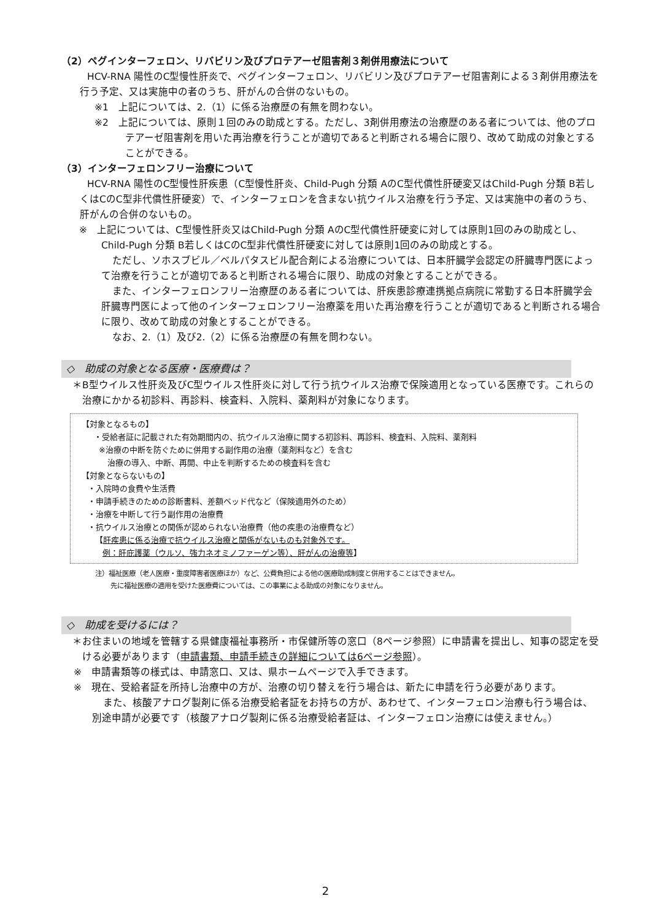（2）ペグインターフェロン、リバビリン及びプロテアーゼ阻害剤３剤併用療法について
HCV-RNA 陽性のC型慢性肝炎で、ペグインターフェロン、リバビリン及びプロテアーゼ阻害剤による３剤併用療法を行う予定、又は実施中の者のうち、肝がんの合併のないもの。
※1　上記については、2.（1）に係る治療歴の有無を問わない。
※2　上記については、原則１回のみの助成とする。ただし、3剤併用療法の治療歴のある者については、他のプロテアーゼ阻害剤を用いた再治療を行うことが適切であると判断される場合に限り、改めて助成の対象とすることができる。
（3）インターフェロンフリー治療について
HCV-RNA 陽性のC型慢性肝疾患（C型慢性肝炎、Child-Pugh 分類 AのC型代償性肝硬変又はChild-Pugh 分類 B若しくはCのC型非代償性肝硬変）で、インターフェロンを含まない抗ウイルス治療を行う予定、又は実施中の者のうち、肝がんの合併のないもの。
※　上記については、C型慢性肝炎又はChild-Pugh 分類 AのC型代償性肝硬変に対しては原則1回のみの助成とし、Child-Pugh 分類 B若しくはCのC型非代償性肝硬変に対しては原則1回のみの助成とする。
ただし、ソホスブビル／ベルパタスビル配合剤による治療については、日本肝臓学会認定の肝臓専門医によって治療を行うことが適切であると判断される場合に限り、助成の対象とすることができる。
また、インターフェロンフリー治療歴のある者については、肝疾患診療連携拠点病院に常勤する日本肝臓学会肝臓専門医によって他のインターフェロンフリー治療薬を用いた再治療を行うことが適切であると判断される場合に限り、改めて助成の対象とすることができる。
なお、2.（1）及び2.（2）に係る治療歴の有無を問わない。
◇　助成の対象となる医療・医療費は？
＊B型ウイルス性肝炎及びC型ウイルス性肝炎に対して行う抗ウイルス治療で保険適用となっている医療です。これらの治療にかかる初診料、再診料、検査料、入院料、薬剤料が対象になります。
【対象となるもの】
・受給者証に記載された有効期間内の、抗ウイルス治療に関する初診料、再診料、検査料、入院料、薬剤料
※治療の中断を防ぐために併用する副作用の治療（薬剤料など）を含む
治療の導入、中断、再開、中止を判断するための検査料を含む
【対象とならないもの】
・入院時の食費や生活費
・申請手続きのための診断書料、差額ベッド代など（保険適用外のため）
・治療を中断して行う副作用の治療費
・抗ウイルス治療との関係が認められない治療費（他の疾患の治療費など）
【肝疾患に係る治療で抗ウイルス治療と関係がないものも対象外です。
例：肝庇護薬（ウルソ、強力ネオミノファーゲン等）、肝がんの治療等】
注）福祉医療（老人医療・重度障害者医療ほか）など、公費負担による他の医療助成制度と併用することはできません。
先に福祉医療の適用を受けた医療費については、この事業による助成の対象になりません。
◇　助成を受けるには？
＊お住まいの地域を管轄する県健康福祉事務所・市保健所等の窓口（8ページ参照）に申請書を提出し、知事の認定を受ける必要があります（申請書類、申請手続きの詳細については6ページ参照）。
※　申請書類等の様式は、申請窓口、又は、県ホームページで入手できます。
※　現在、受給者証を所持し治療中の方が、治療の切り替えを行う場合は、新たに申請を行う必要があります。
また、核酸アナログ製剤に係る治療受給者証をお持ちの方が、あわせて、インターフェロン治療も行う場合は、別途申請が必要です（核酸アナログ製剤に係る治療受給者証は、インターフェロン治療には使えません。）
2